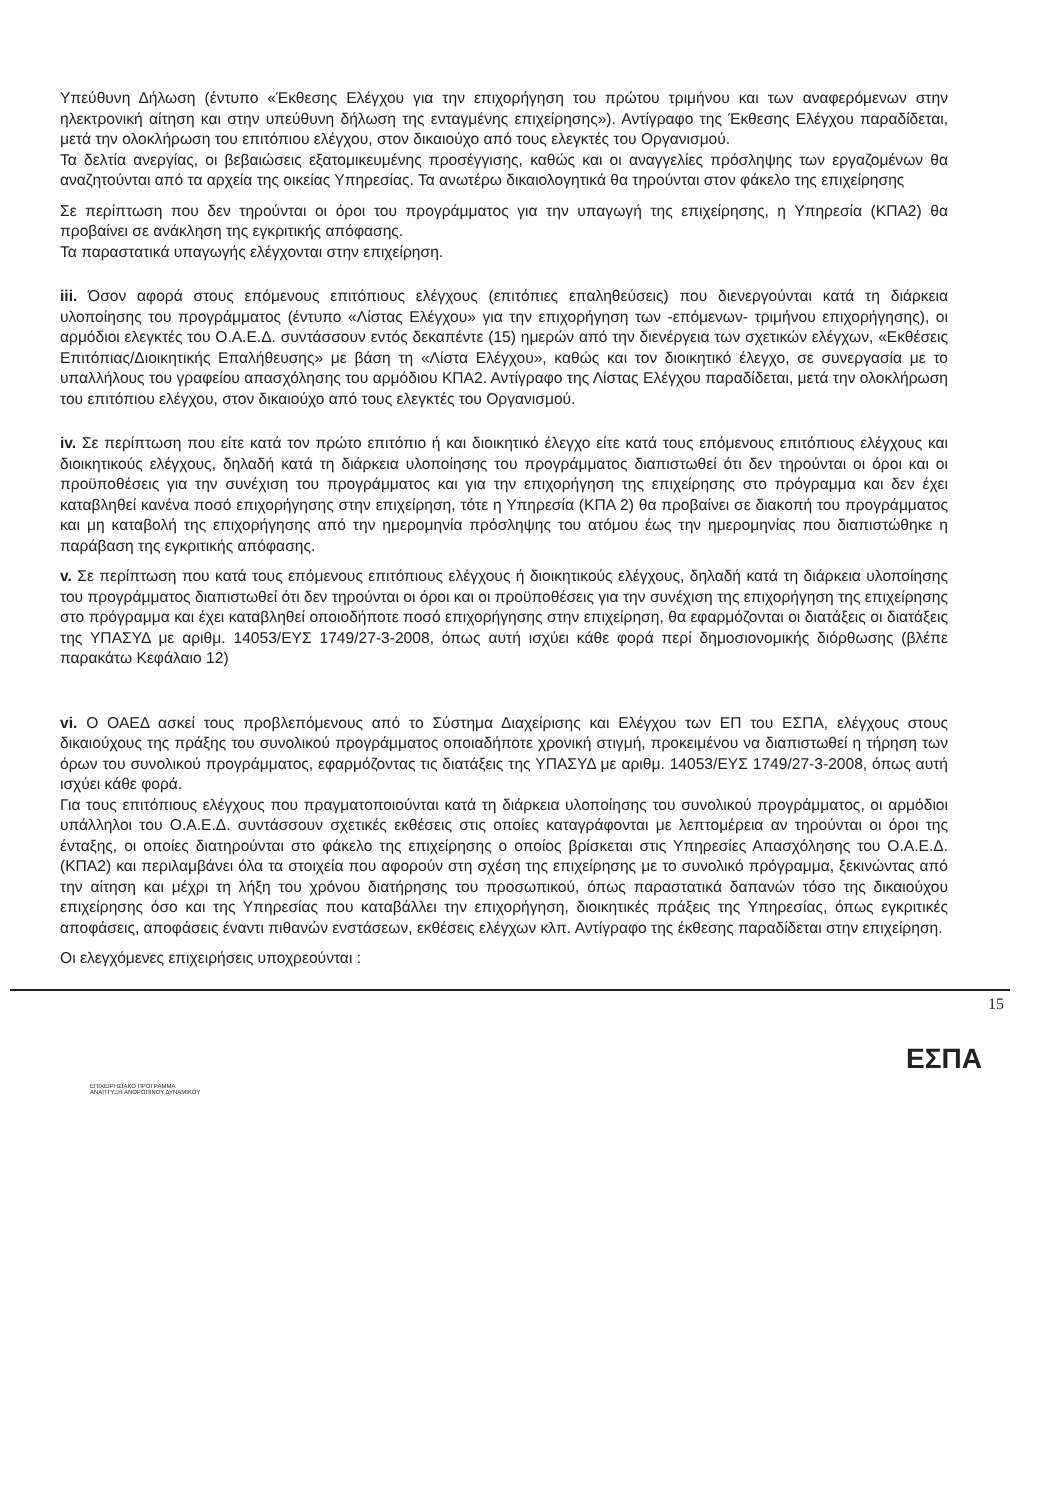Υπεύθυνη Δήλωση (έντυπο «Έκθεσης Ελέγχου για την επιχορήγηση του πρώτου τριμήνου και των αναφερόμενων στην ηλεκτρονική αίτηση και στην υπεύθυνη δήλωση της ενταγμένης επιχείρησης»). Αντίγραφο της Έκθεσης Ελέγχου παραδίδεται, μετά την ολοκλήρωση του επιτόπιου ελέγχου, στον δικαιούχο από τους ελεγκτές του Οργανισμού.
Τα δελτία ανεργίας, οι βεβαιώσεις εξατομικευμένης προσέγγισης, καθώς και οι αναγγελίες πρόσληψης των εργαζομένων θα αναζητούνται από τα αρχεία της οικείας Υπηρεσίας. Τα ανωτέρω δικαιολογητικά θα τηρούνται στον φάκελο της επιχείρησης
Σε περίπτωση που δεν τηρούνται οι όροι του προγράμματος για την υπαγωγή της επιχείρησης, η Υπηρεσία (ΚΠΑ2) θα προβαίνει σε ανάκληση της εγκριτικής απόφασης.
Τα παραστατικά υπαγωγής ελέγχονται στην επιχείρηση.
iii. Όσον αφορά στους επόμενους επιτόπιους ελέγχους (επιτόπιες επαληθεύσεις) που διενεργούνται κατά τη διάρκεια υλοποίησης του προγράμματος (έντυπο «Λίστας Ελέγχου» για την επιχορήγηση των -επόμενων- τριμήνου επιχορήγησης), οι αρμόδιοι ελεγκτές του Ο.Α.Ε.Δ. συντάσσουν εντός δεκαπέντε (15) ημερών από την διενέργεια των σχετικών ελέγχων, «Εκθέσεις Επιτόπιας/Διοικητικής Επαλήθευσης» με βάση τη «Λίστα Ελέγχου», καθώς και τον διοικητικό έλεγχο, σε συνεργασία με το υπαλλήλους του γραφείου απασχόλησης του αρμόδιου ΚΠΑ2. Αντίγραφο της Λίστας Ελέγχου παραδίδεται, μετά την ολοκλήρωση του επιτόπιου ελέγχου, στον δικαιούχο από τους ελεγκτές του Οργανισμού.
iv. Σε περίπτωση που είτε κατά τον πρώτο επιτόπιο ή και διοικητικό έλεγχο είτε κατά τους επόμενους επιτόπιους ελέγχους και διοικητικούς ελέγχους, δηλαδή κατά τη διάρκεια υλοποίησης του προγράμματος διαπιστωθεί ότι δεν τηρούνται οι όροι και οι προϋποθέσεις για την συνέχιση του προγράμματος και για την επιχορήγηση της επιχείρησης στο πρόγραμμα και δεν έχει καταβληθεί κανένα ποσό επιχορήγησης στην επιχείρηση, τότε η Υπηρεσία (ΚΠΑ 2) θα προβαίνει σε διακοπή του προγράμματος και μη καταβολή της επιχορήγησης από την ημερομηνία πρόσληψης του ατόμου έως την ημερομηνίας που διαπιστώθηκε η παράβαση της εγκριτικής απόφασης.
v. Σε περίπτωση που κατά τους επόμενους επιτόπιους ελέγχους ή διοικητικούς ελέγχους, δηλαδή κατά τη διάρκεια υλοποίησης του προγράμματος διαπιστωθεί ότι δεν τηρούνται οι όροι και οι προϋποθέσεις για την συνέχιση της επιχορήγηση της επιχείρησης στο πρόγραμμα και έχει καταβληθεί οποιοδήποτε ποσό επιχορήγησης στην επιχείρηση, θα εφαρμόζονται οι διατάξεις οι διατάξεις της ΥΠΑΣΥΔ με αριθμ. 14053/ΕΥΣ 1749/27-3-2008, όπως αυτή ισχύει κάθε φορά περί δημοσιονομικής διόρθωσης (βλέπε παρακάτω Κεφάλαιο 12)
vi. Ο ΟΑΕΔ ασκεί τους προβλεπόμενους από το Σύστημα Διαχείρισης και Ελέγχου των ΕΠ του ΕΣΠΑ, ελέγχους στους δικαιούχους της πράξης του συνολικού προγράμματος οποιαδήποτε χρονική στιγμή, προκειμένου να διαπιστωθεί η τήρηση των όρων του συνολικού προγράμματος, εφαρμόζοντας τις διατάξεις της ΥΠΑΣΥΔ με αριθμ. 14053/ΕΥΣ 1749/27-3-2008, όπως αυτή ισχύει κάθε φορά.
Για τους επιτόπιους ελέγχους που πραγματοποιούνται κατά τη διάρκεια υλοποίησης του συνολικού προγράμματος, οι αρμόδιοι υπάλληλοι του Ο.Α.Ε.Δ. συντάσσουν σχετικές εκθέσεις στις οποίες καταγράφονται με λεπτομέρεια αν τηρούνται οι όροι της ένταξης, οι οποίες διατηρούνται στο φάκελο της επιχείρησης ο οποίος βρίσκεται στις Υπηρεσίες Απασχόλησης του Ο.Α.Ε.Δ.(ΚΠΑ2) και περιλαμβάνει όλα τα στοιχεία που αφορούν στη σχέση της επιχείρησης με το συνολικό πρόγραμμα, ξεκινώντας από την αίτηση και μέχρι τη λήξη του χρόνου διατήρησης του προσωπικού, όπως παραστατικά δαπανών τόσο της δικαιούχου επιχείρησης όσο και της Υπηρεσίας που καταβάλλει την επιχορήγηση, διοικητικές πράξεις της Υπηρεσίας, όπως εγκριτικές αποφάσεις, αποφάσεις έναντι πιθανών ενστάσεων, εκθέσεις ελέγχων κλπ. Αντίγραφο της έκθεσης παραδίδεται στην επιχείρηση.
Οι ελεγχόμενες επιχειρήσεις υποχρεούνται :
15
ΕΠΙΧΕΙΡΗΣΙΑΚΟ ΠΡΟΓΡΑΜΜΑ
ΑΝΑΠΤΥΞΗ ΑΝΘΡΩΠΙΝΟΥ ΔΥΝΑΜΙΚΟΥ
ΕΣΠΑ